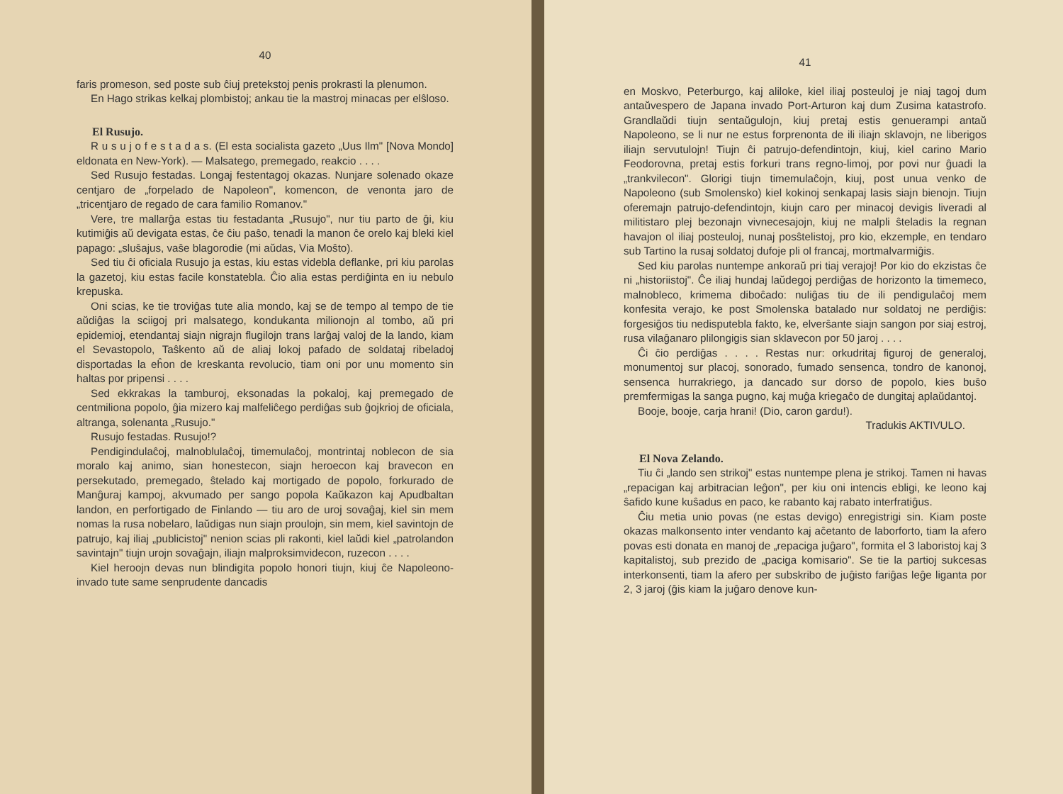40
faris promeson, sed poste sub ĉiuj pretekstoj penis prokrasti la plenumon.
En Hago strikas kelkaj plombistoj; ankau tie la mastroj minacas per elŝloso.
El Rusujo.
R u s u j o f e s t a d a s. (El esta socialista gazeto „Uus Ilm" [Nova Mondo] eldonata en New-York). — Malsatego, premegado, reakcio . . . .
Sed Rusujo festadas. Longaj festentagoj okazas. Nunjare solenado okaze centjaro de „forpelado de Napoleon", komencon, de venonta jaro de „tricentjaro de regado de cara familio Romanov."
Vere, tre mallarĝa estas tiu festadanta „Rusujo", nur tiu parto de ĝi, kiu kutimiĝis aŭ devigata estas, ĉe ĉiu paŝo, tenadi la manon ĉe orelo kaj bleki kiel papago: „sluŝajus, vaŝe blagorodie (mi aŭdas, Via Moŝto).
Sed tiu ĉi oficiala Rusujo ja estas, kiu estas videbla deflanke, pri kiu parolas la gazetoj, kiu estas facile konstatebla. Ĉio alia estas perdiĝinta en iu nebulo krepuska.
Oni scias, ke tie troviĝas tute alia mondo, kaj se de tempo al tempo de tie aŭdiĝas la sciigoj pri malsatego, kondukanta milionojn al tombo, aŭ pri epidemioj, etendantaj siajn nigrajn flugilojn trans larĝaj valoj de la lando, kiam el Sevastopolo, Taŝkento aŭ de aliaj lokoj pafado de soldataj ribeladoj disportadas la eĥon de kreskanta revolucio, tiam oni por unu momento sin haltas por pripensi . . . .
Sed ekkrakas la tamburoj, eksonadas la pokaloj, kaj premegado de centmiliona popolo, ĝia mizero kaj malfeliĉego perdiĝas sub ĝojkrioj de oficiala, altranga, solenanta „Rusujo."
Rusujo festadas. Rusujo!?
Pendigindulaĉoj, malnoblulaĉoj, timemulaĉoj, montrintaj noblecon de sia moralo kaj animo, sian honestecon, siajn heroecon kaj bravecon en persekutado, premegado, ŝtelado kaj mortigado de popolo, forkurado de Manĝuraj kampoj, akvumado per sango popola Kaŭkazon kaj Apudbaltan landon, en perfortigado de Finlando — tiu aro de uroj sovaĝaj, kiel sin mem nomas la rusa nobelaro, laŭdigas nun siajn proulojn, sin mem, kiel savintojn de patrujo, kaj iliaj „publicistoj" nenion scias pli rakonti, kiel laŭdi kiel „patrolandon savintajn" tiujn urojn sovaĝajn, iliajn malproksimvidecon, ruzecon . . . .
Kiel heroojn devas nun blindigita popolo honori tiujn, kiuj ĉe Napoleono-invado tute same senprudente dancadis
41
en Moskvo, Peterburgo, kaj aliloke, kiel iliaj posteuloj je niaj tagoj dum antaŭvespero de Japana invado Port-Arturon kaj dum Zusima katastrofo. Grandlaŭdi tiujn sentaŭgulojn, kiuj pretaj estis genuerampi antaŭ Napoleono, se li nur ne estus forprenonta de ili iliajn sklavojn, ne liberigos iliajn servutulojn! Tiujn ĉi patrujo-defendintojn, kiuj, kiel carino Mario Feodorovna, pretaj estis forkuri trans regno-limoj, por povi nur ĝuadi la „trankvilecon". Glorigi tiujn timemulaĉojn, kiuj, post unua venko de Napoleono (sub Smolensko) kiel kokinoj senkapaj lasis siajn bienojn. Tiujn oferemajn patrujo-defendintojn, kiujn caro per minacoj devigis liveradi al militistaro plej bezonajn vivnecesajojn, kiuj ne malpli ŝteladis la regnan havajon ol iliaj posteuloj, nunaj posŝtelistoj, pro kio, ekzemple, en tendaro sub Tartino la rusaj soldatoj dufoje pli ol francaj, mortmalvarmiĝis.
Sed kiu parolas nuntempe ankoraŭ pri tiaj verajoj! Por kio do ekzistas ĉe ni „historiistoj". Ĉe iliaj hundaj laŭdegoj perdiĝas de horizonto la timemeco, malnobleco, krimema diboĉado: nuliĝas tiu de ili pendigulaĉoj mem konfesita verajo, ke post Smolenska batalado nur soldatoj ne perdiĝis: forgesiĝos tiu nedisputebla fakto, ke, elverŝante siajn sangon por siaj estroj, rusa vilaĝanaro plilongigis sian sklavecon por 50 jaroj . . . .
Ĉi ĉio perdiĝas . . . . Restas nur: orkudritaj figuroj de generaloj, monumentoj sur placoj, sonorado, fumado sensenca, tondro de kanonoj, sensenca hurrakriego, ja dancado sur dorso de popolo, kies buŝo premfermigas la sanga pugno, kaj muĝa kriegaĉo de dungitaj aplaŭdantoj.
Booje, booje, carja hrani! (Dio, caron gardu!).
Tradukis AKTIVULO.
El Nova Zelando.
Tiu ĉi „lando sen strikoj" estas nuntempe plena je strikoj. Tamen ni havas „repacigan kaj arbitracian leĝon", per kiu oni intencis ebligi, ke leono kaj ŝafido kune kuŝadus en paco, ke rabanto kaj rabato interfratiĝus.
Ĉiu metia unio povas (ne estas devigo) enregistrigi sin. Kiam poste okazas malkonsento inter vendanto kaj aĉetanto de laborforto, tiam la afero povas esti donata en manoj de „repaciga juĝaro", formita el 3 laboristoj kaj 3 kapitalistoj, sub prezido de „paciga komisario". Se tie la partioj sukcesas interkonsenti, tiam la afero per subskribo de juĝisto fariĝas leĝe liganta por 2, 3 jaroj (ĝis kiam la juĝaro denove kun-